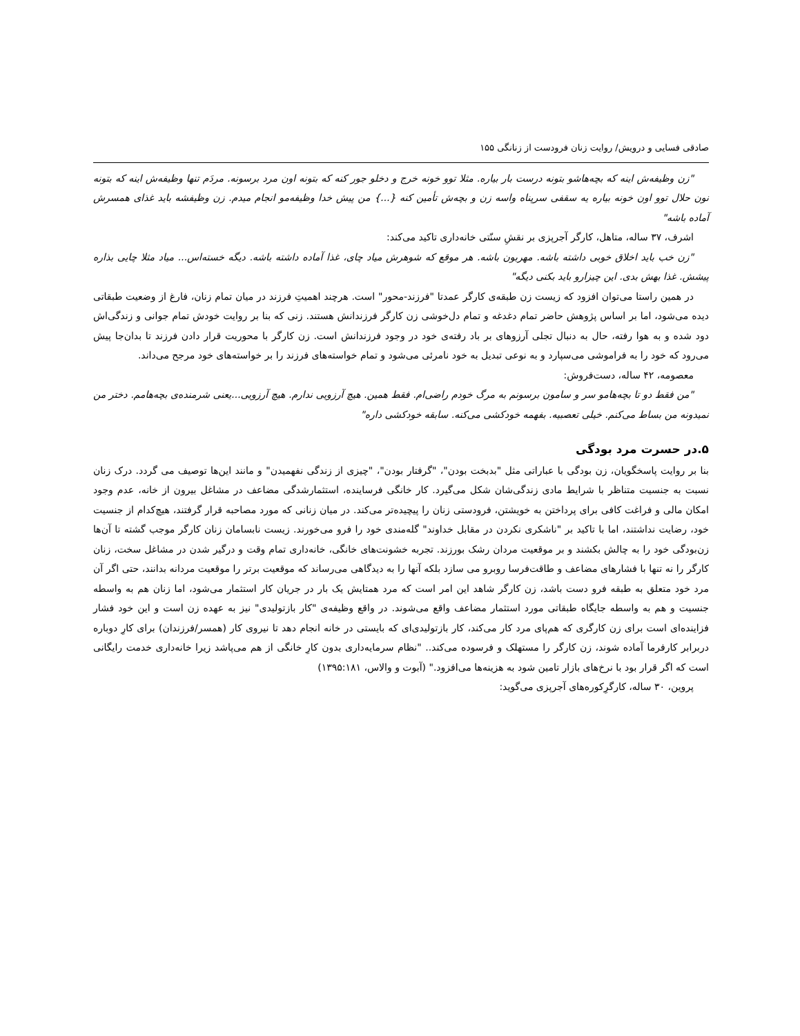صادقی فسایی و درویش/ روایت زنان فرودست از زنانگی ۱۵۵
"زن وظیفه‌ش اینه که بچه‌هاشو بتونه درست بار بیاره. مثلا توو خونه خرج و دخلو جور کنه که بتونه اون مرد برسونه. مردَم تنها وظیفه‌ش اینه که بتونه نون حلال توو اون خونه بیاره یه سقفی سرپناه واسه زن و بچه‌ش تأمین کنه {...} من پیش خدا وظیفه‌مو انجام میدم. زن وظیفشه باید غذای همسرش آماده باشه"
اشرف، ۳۷ ساله، متاهل، کارگر آجرپزی بر نقشِ سنّتی خانه‌داری تاکید می‌کند:
"زن خب باید اخلاق خوبی داشته باشه. مهربون باشه. هر موقع که شوهرش میاد چای، غذا آماده داشته باشه. دیگه خسته‌اس... میاد مثلا چایی بذاره پیشش. غذا بهش بدی. این چیزارو باید بکنی دیگه"
در همین راستا می‌توان افزود که زیست زن طبقه‌ی کارگر عمدتا "فرزند-محور" است. هرچند اهمیتِ فرزند در میان تمام زنان، فارغ از وضعیت طبقاتی دیده می‌شود، اما بر اساس پژوهش حاضر تمام دغدغه و تمام دل‌خوشی زن کارگر فرزندانش هستند. زنی که بنا بر روایت خودش تمام جوانی و زندگی‌اش دود شده و به هوا رفته، حال به دنبال تجلی آرزوهای بر باد رفته‌ی خود در وجود فرزندانش است. زن کارگر با محوریت قرار دادن فرزند تا بدان‌جا پیش می‌رود که خود را به فراموشی می‌سپارد و به نوعی تبدیل به خود نامرئی می‌شود و تمام خواسته‌های فرزند را بر خواسته‌های خود مرجح می‌داند.
معصومه، ۴۲ ساله، دست‌فروش:
"من فقط دو تا بچه‌هامو سر و سامون برسونم به مرگ خودم راضی‌ام. فقط همین. هیچ آرزویی ندارم. هیچ آرزویی...یعنی شرمنده‌ی بچه‌هامم. دختر من نمیدونه من بساط می‌کنم. خیلی تعصبیه. بفهمه خودکشی می‌کنه. سابقه خودکشی داره"
۵.در حسرت مرد بودگی
بنا بر روایت پاسخگویان، زن بودگی با عباراتی مثل "بدبخت بودن"، "گرفتار بودن"، "چیزی از زندگی نفهمیدن" و مانند این‌ها توصیف می گردد. درک زنان نسبت به جنسیت متناظر با شرایط مادی زندگی‌شان شکل می‌گیرد. کار خانگی فرساینده، استثمارشدگی مضاعف در مشاغل بیرون از خانه، عدم وجود امکان مالی و فراغت کافی برای پرداختن به خویشتن، فرودستی زنان را پیچیده‌تر می‌کند. در میان زنانی که مورد مصاحبه قرار گرفتند، هیچ‌کدام از جنسیت خود، رضایت نداشتند، اما با تاکید بر "ناشکری نکردن در مقابل خداوند" گله‌مندی خود را فرو می‌خورند. زیست نابسامان زنان کارگر موجب گشته تا آن‌ها زن‌بودگی خود را به چالش بکشند و بر موقعیت مردان رشک بورزند. تجربه خشونت‌های خانگی، خانه‌داری تمام وقت و درگیر شدن در مشاغل سخت، زنان کارگر را نه تنها با فشارهای مضاعف و طاقت‌فرسا روبرو می سازد بلکه آنها را به دیدگاهی می‌رساند که موقعیت برتر را موقعیت مردانه بدانند، حتی اگر آن مرد خود متعلق به طبقه فرو دست باشد، زن کارگر شاهد این امر است که مرد همتایش یک بار در جریان کار استثمار می‌شود، اما زنان هم به واسطه جنسیت و هم به واسطه جایگاه طبقاتی مورد استثمار مضاعف واقع می‌شوند. در واقع وظیفه‌ی "کار بازتولیدی" نیز به عهده زن است و این خود فشار فزاینده‌ای است برای زن کارگری که هم‌پای مرد کار می‌کند، کار بازتولیدی‌ای که بایستی در خانه انجام دهد تا نیروی کار (همسر/فرزندان) برای کارِ دوباره دربرابر کارفرما آماده شوند، زن کارگر را مستهلک و فرسوده می‌کند.. "نظام سرمایه‌داری بدون کارِ خانگی از هم می‌پاشد زیرا خانه‌داری خدمت رایگانی است که اگر قرار بود با نرخ‌های بازار تامین شود به هزینه‌ها می‌افزود." (آبوت و والاس، ۱۳۹۵:۱۸۱)
پروین، ۳۰ ساله، کارگرِکوره‌های آجرپزی می‌گوید: